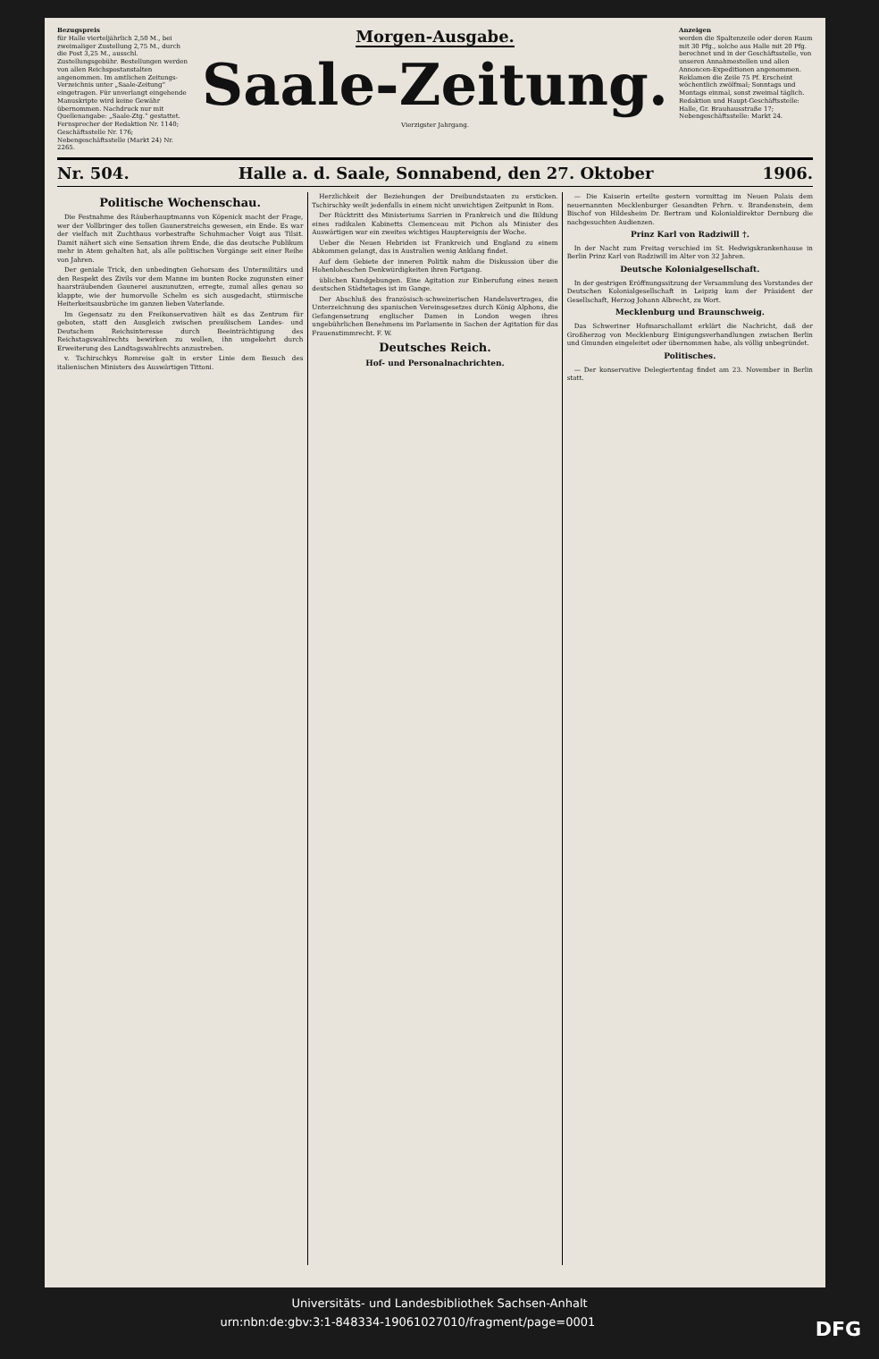Bezugspreis
für Halle vierteljährlich 2,50 M., bei zweimaliger Zustellung 2,75 M., durch die Post 3,25 M., ausschl. Zustellungsgebühr. Bestellungen werden von allen Reichspostanstalten angenommen. Im amtlichen Zeitungs-Verzeichnis unter „Saale-Zeitung“ eingetragen. Für unverlangt eingehende Manuskripte wird keine Gewähr übernommen. Nachdruck nur mit Quellenangabe: „Saale-Ztg.“ gestattet. Fernsprecher der Redaktion Nr. 1140; Geschäftsstelle Nr. 176; Nebengeschäftsstelle (Markt 24) Nr. 2265.
Morgen-Ausgabe.
Saale-Zeitung.
Vierzigster Jahrgang.
Anzeigen
werden die Spaltenzeile oder deren Raum mit 30 Pfg., solche aus Halle mit 20 Pfg. berechnet und in der Geschäftsstelle, von unseren Annahmestellen und allen Annoncen-Expeditionen angenommen. Reklamen die Zeile 75 Pf. Erscheint wöchentlich zwölfmal; Sonntags und Montags einmal, sonst zweimal täglich. Redaktion und Haupt-Geschäftsstelle: Halle, Gr. Brauhausstraße 17; Nebengeschäftsstelle: Markt 24.
Nr. 504. Halle a. d. Saale, Sonnabend, den 27. Oktober 1906.
Politische Wochenschau.
Die Festnahme des Räuberhauptmanns von Köpenick macht der Frage, wer der Vollbringer des tollen Gaunerstreichs gewesen, ein Ende. Es war der vielfach mit Zuchthaus vorbestrafte Schuhmacher Voigt aus Tilsit. Damit nähert sich eine Sensation ihrem Ende, die das deutsche Publikum mehr in Atem gehalten hat, als alle politischen Vorgänge seit einer Reihe von Jahren.
Der geniale Trick, den unbedingten Gehorsam des Untermilitärs und den Respekt des Zivils vor dem Manne im bunten Rocke zugunsten einer haarsträubenden Gaunerei auszunutzen, erregte, zumal alles genau so klappte, wie der humorvolle Schelm es sich ausgedacht, stürmische Heiterkeitsausbrüche im ganzen lieben Vaterlande.
Im Gegensatz zu den Freikonservativen hält es das Zentrum für geboten, statt den Ausgleich zwischen preußischem Landes- und Deutschem Reichsinteresse durch Beeinträchtigung des Reichstagswahlrechts bewirken zu wollen, ihn umgekehrt durch Erweiterung des Landtagswahlrechts anzustreben.
v. Tschirschkys Romreise galt in erster Linie dem Besuch des italienischen Ministers des Auswärtigen Tittoni.
Herzlichkeit der Beziehungen der Dreibundstaaten zu ersticken. Tschirschky weilt jedenfalls in einem nicht unwichtigen Zeitpunkt in Rom.
Der Rücktritt des Ministeriums Sarrien in Frankreich und die Bildung eines radikalen Kabinetts Clemenceau mit Pichon als Minister des Auswärtigen war ein zweites wichtiges Hauptereignis der Woche.
Ueber die Neuen Hebriden ist Frankreich und England zu einem Abkommen gelangt, das in Australien wenig Anklang findet.
Auf dem Gebiete der inneren Politik nahm die Diskussion über die Hohenloheschen Denkwürdigkeiten ihren Fortgang.
üblichen Kundgebungen. Eine Agitation zur Einberufung eines neuen deutschen Städtetages ist im Gange.
Der Abschluß des französisch-schweizerischen Handelsvertrages, die Unterzeichnung des spanischen Vereinsgesetzes durch König Alphons, die Gefangensetzung englischer Damen in London wegen ihres ungebührlichen Benehmens im Parlamente in Sachen der Agitation für das Frauenstimmrecht. F. W.
Deutsches Reich.
Hof- und Personalnachrichten.
— Die Kaiserin erteilte gestern vormittag im Neuen Palais dem neuernannten Mecklenburger Gesandten Frhrn. v. Brandenstein, dem Bischof von Hildesheim Dr. Bertram und Kolonialdirektor Dernburg die nachgesuchten Audienzen.
Prinz Karl von Radziwill †.
In der Nacht zum Freitag verschied im St. Hedwigskrankenhause in Berlin Prinz Karl von Radziwill im Alter von 32 Jahren.
Deutsche Kolonialgesellschaft.
In der gestrigen Eröffnungssitzung der Versammlung des Vorstandes der Deutschen Kolonialgesellschaft in Leipzig kam der Präsident der Gesellschaft, Herzog Johann Albrecht, zu Wort.
Mecklenburg und Braunschweig.
Das Schweriner Hofmarschallamt erklärt die Nachricht, daß der Großherzog von Mecklenburg Einigungsverhandlungen zwischen Berlin und Gmunden eingeleitet oder übernommen habe, als völlig unbegründet.
Politisches.
— Der konservative Delegiertentag findet am 23. November in Berlin statt.
Universitäts- und Landesbibliothek Sachsen-Anhalt
urn:nbn:de:gbv:3:1-848334-19061027010/fragment/page=0001 DFG